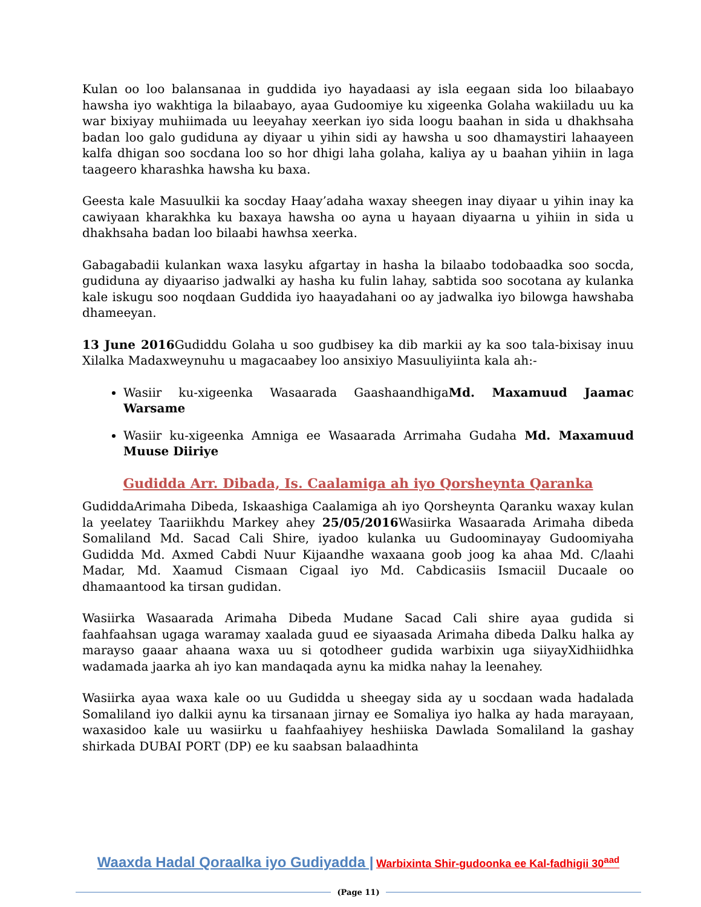Kulan oo loo balansanaa in guddida iyo hayadaasi ay isla eegaan sida loo bilaabayo hawsha iyo wakhtiga la bilaabayo, ayaa Gudoomiye ku xigeenka Golaha wakiiladu uu ka war bixiyay muhiimada uu leeyahay xeerkan iyo sida loogu baahan in sida u dhakhsaha badan loo galo gudiduna ay diyaar u yihin sidi ay hawsha u soo dhamaystiri lahaayeen kalfa dhigan soo socdana loo so hor dhigi laha golaha, kaliya ay u baahan yihiin in laga taageero kharashka hawsha ku baxa.
Geesta kale Masuulkii ka socday Haay’adaha waxay sheegen inay diyaar u yihin inay ka cawiyaan kharakhka ku baxaya hawsha oo ayna u hayaan diyaarna u yihiin in sida u dhakhsaha badan loo bilaabi hawhsa xeerka.
Gabagabadii kulankan waxa lasyku afgartay in hasha la bilaabo todobaadka soo socda, gudiduna ay diyaariso jadwalki ay hasha ku fulin lahay, sabtida soo socotana ay kulanka kale iskugu soo noqdaan Guddida iyo haayadahani oo ay jadwalka iyo bilowga hawshaba dhameeyan.
13 June 2016 Gudiddu Golaha u soo gudbisey ka dib markii ay ka soo tala-bixisay inuu Xilalka Madaxweynuhu u magacaabey loo ansixiyo Masuuliyiinta kala ah:-
Wasiir ku-xigeenka Wasaarada GaashaandhigaMd. Maxamuud Jaamac Warsame
Wasiir ku-xigeenka Amniga ee Wasaarada Arrimaha Gudaha Md. Maxamuud Muuse Diiriye
Gudidda Arr. Dibada, Is. Caalamiga ah iyo Qorsheynta Qaranka
GudiddaArimaha Dibeda, Iskaashiga Caalamiga ah iyo Qorsheynta Qaranku waxay kulan la yeelatey Taariikhdu Markey ahey 25/05/2016 Wasiirka Wasaarada Arimaha dibeda Somaliland Md. Sacad Cali Shire, iyadoo kulanka uu Gudoominayay Gudoomiyaha Gudidda Md. Axmed Cabdi Nuur Kijaandhe waxaana goob joog ka ahaa Md. C/laahi Madar, Md. Xaamud Cismaan Cigaal iyo Md. Cabdicasiis Ismaciil Ducaale oo dhamaantood ka tirsan gudidan.
Wasiirka Wasaarada Arimaha Dibeda Mudane Sacad Cali shire ayaa gudida si faahfaahsan ugaga waramay xaalada guud ee siyaasada Arimaha dibeda Dalku halka ay marayso gaaar ahaana waxa uu si qotodheer gudida warbixin uga siiyayXidhiidhka wadamada jaarka ah iyo kan mandaqada aynu ka midka nahay la leenahey.
Wasiirka ayaa waxa kale oo uu Gudidda u sheegay sida ay u socdaan wada hadalada Somaliland iyo dalkii aynu ka tirsanaan jirnay ee Somaliya iyo halka ay hada marayaan, waxasidoo kale uu wasiirku u faahfaahiyey heshiiska Dawlada Somaliland la gashay shirkada DUBAI PORT (DP) ee ku saabsan balaadhinta
Waaxda Hadal Qoraalka iyo Gudiyadda | Warbixinta Shir-gudoonka ee Kal-fadhigii 30<sup>aad</sup>
(Page 11)